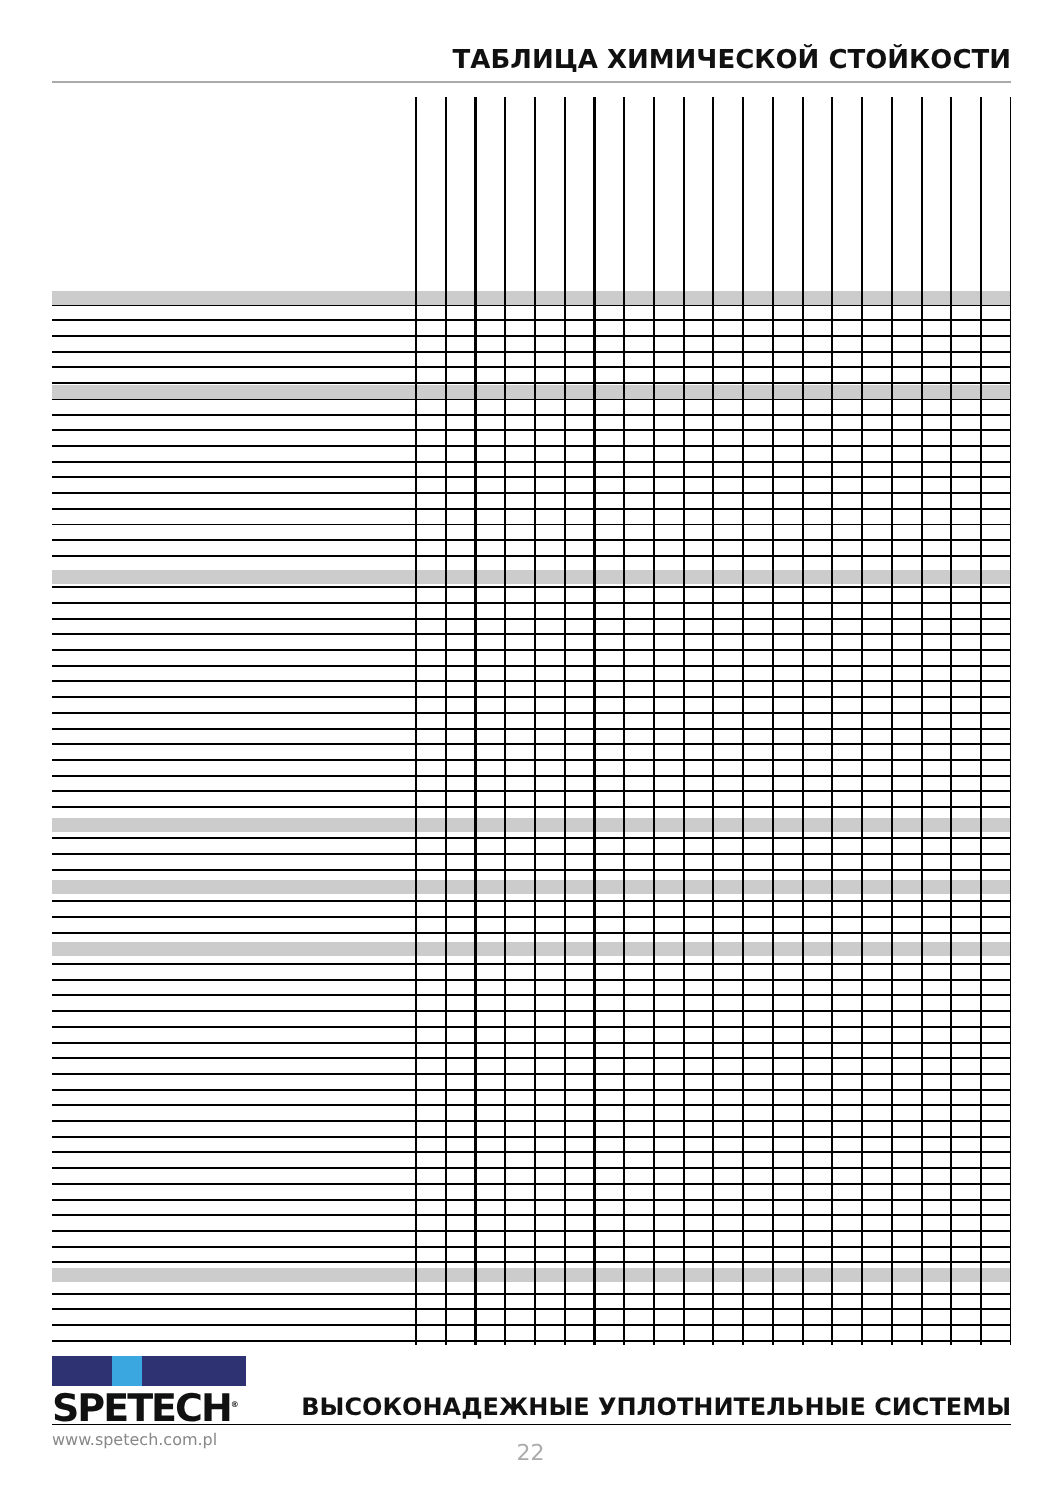ТАБЛИЦА ХИМИЧЕСКОЙ СТОЙКОСТИ
SPETECH<sup>®</sup>
ВЫСОКОНАДЕЖНЫЕ УПЛОТНИТЕЛЬНЫЕ СИСТЕМЫ
www.spetech.com.pl
22